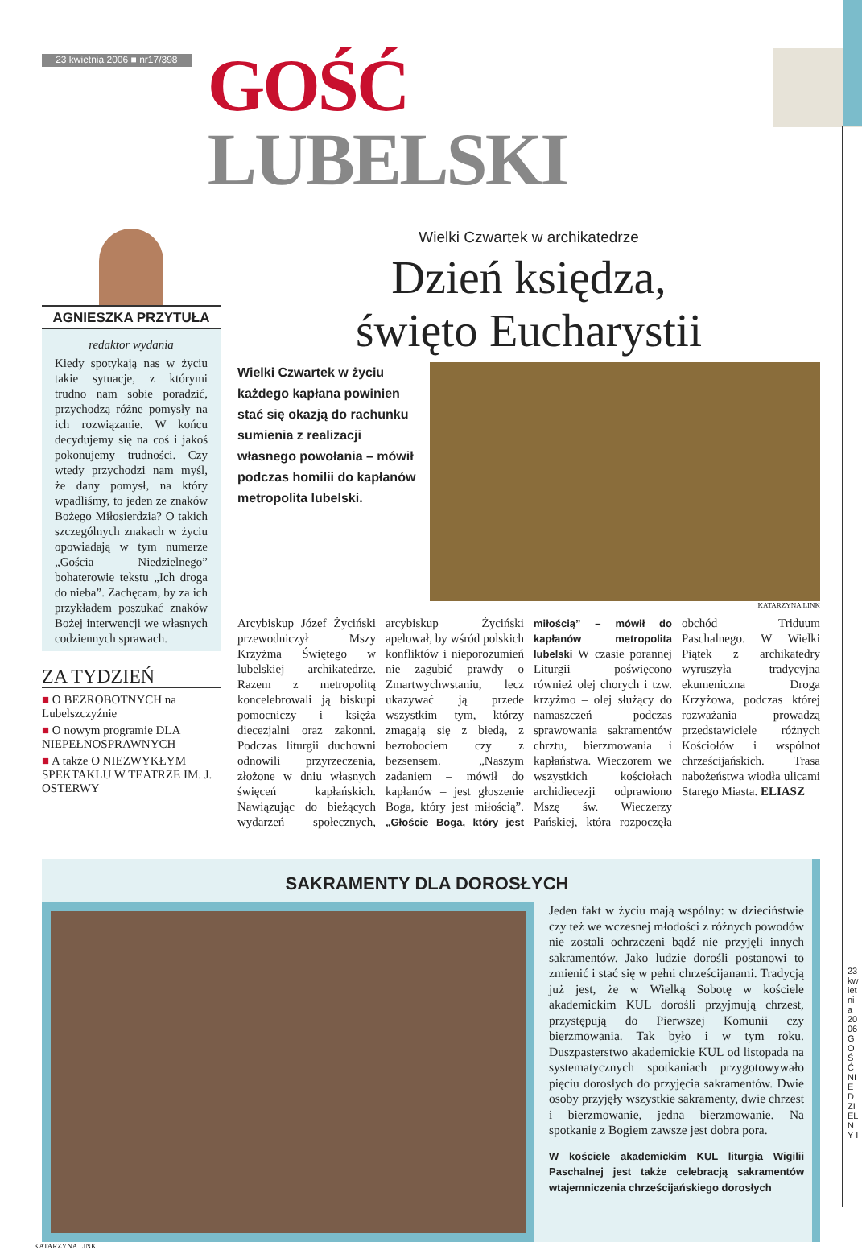23 kwietnia 2006 ■ nr17/398
GOŚĆ LUBELSKI
AGNIESZKA PRZYTUŁA
redaktor wydania
Kiedy spotykają nas w życiu takie sytuacje, z którymi trudno nam sobie poradzić, przychodzą różne pomysły na ich rozwiązanie. W końcu decydujemy się na coś i jakoś pokonujemy trudności. Czy wtedy przychodzi nam myśl, że dany pomysł, na który wpadliśmy, to jeden ze znaków Bożego Miłosierdzia? O takich szczególnych znakach w życiu opowiadają w tym numerze „Gościa Niedzielnego” bohaterowie tekstu „Ich droga do nieba”. Zachęcam, by za ich przykładem poszukać znaków Bożej interwencji we własnych codziennych sprawach.
ZA TYDZIEŃ
■ O BEZROBOTNYCH na Lubelszczyźnie
■ O nowym programie DLA NIEPEŁNOSPRAWNYCH
■ A także O NIEZWYKŁYM SPEKTAKLU W TEATRZE IM. J. OSTERWY
Wielki Czwartek w archikatedrze
Dzień księdza,
święto Eucharystii
Wielki Czwartek w życiu każdego kapłana powinien stać się okazją do rachunku sumienia z realizacji własnego powołania – mówił podczas homilii do kapłanów metropolita lubelski.
KATARZYNA LINK
Arcybiskup Józef Życiński przewodniczył Mszy Krzyżma Świętego w lubelskiej archikatedrze. Razem z metropolitą koncelebrowali ją biskupi pomocniczy i księża diecezjalni oraz zakonni. Podczas liturgii duchowni odnowili przyrzeczenia, złożone w dniu własnych święceń kapłańskich. Nawiązując do bieżących wydarzeń społecznych, arcybiskup Życiński apelował, by wśród polskich konfliktów i nieporozumień nie zagubić prawdy o Zmartwychwstaniu, lecz ukazywać ją przede wszystkim tym, którzy zmagają się z biedą, z bezrobociem czy z bezsensem. „Naszym zadaniem – mówił do kapłanów – jest głoszenie Boga, który jest miłością”. „Głoście Boga, który jest miłością” – mówił do kapłanów metropolita lubelski W czasie porannej Liturgii poświęcono również olej chorych i tzw. krzyżmo – olej służący do namaszczeń podczas sprawowania sakramentów chrztu, bierzmowania i kapłaństwa. Wieczorem we wszystkich kościołach archidiecezji odprawiono Mszę św. Wieczerzy Pańskiej, która rozpoczęła obchód Triduum Paschalnego. W Wielki Piątek z archikatedry wyruszyła tradycyjna ekumeniczna Droga Krzyżowa, podczas której rozważania prowadzą przedstawiciele różnych Kościołów i wspólnot chrześcijańskich. Trasa nabożeństwa wiodła ulicami Starego Miasta. ELIASZ
SAKRAMENTY DLA DOROSŁYCH
Jeden fakt w życiu mają wspólny: w dzieciństwie czy też we wczesnej młodości z różnych powodów nie zostali ochrzczeni bądź nie przyjęli innych sakramentów. Jako ludzie dorośli postanowi to zmienić i stać się w pełni chrześcijanami. Tradycją już jest, że w Wielką Sobotę w kościele akademickim KUL dorośli przyjmują chrzest, przystępują do Pierwszej Komunii czy bierzmowania. Tak było i w tym roku. Duszpasterstwo akademickie KUL od listopada na systematycznych spotkaniach przygotowywało pięciu dorosłych do przyjęcia sakramentów. Dwie osoby przyjęły wszystkie sakramenty, dwie chrzest i bierzmowanie, jedna bierzmowanie. Na spotkanie z Bogiem zawsze jest dobra pora.
W kościele akademickim KUL liturgia Wigilii Paschalnej jest także celebracją sakramentów wtajemniczenia chrześcijańskiego dorosłych
KATARZYNA LINK
23 kwietnia 2006 GOŚĆ NIEDZIELNY I